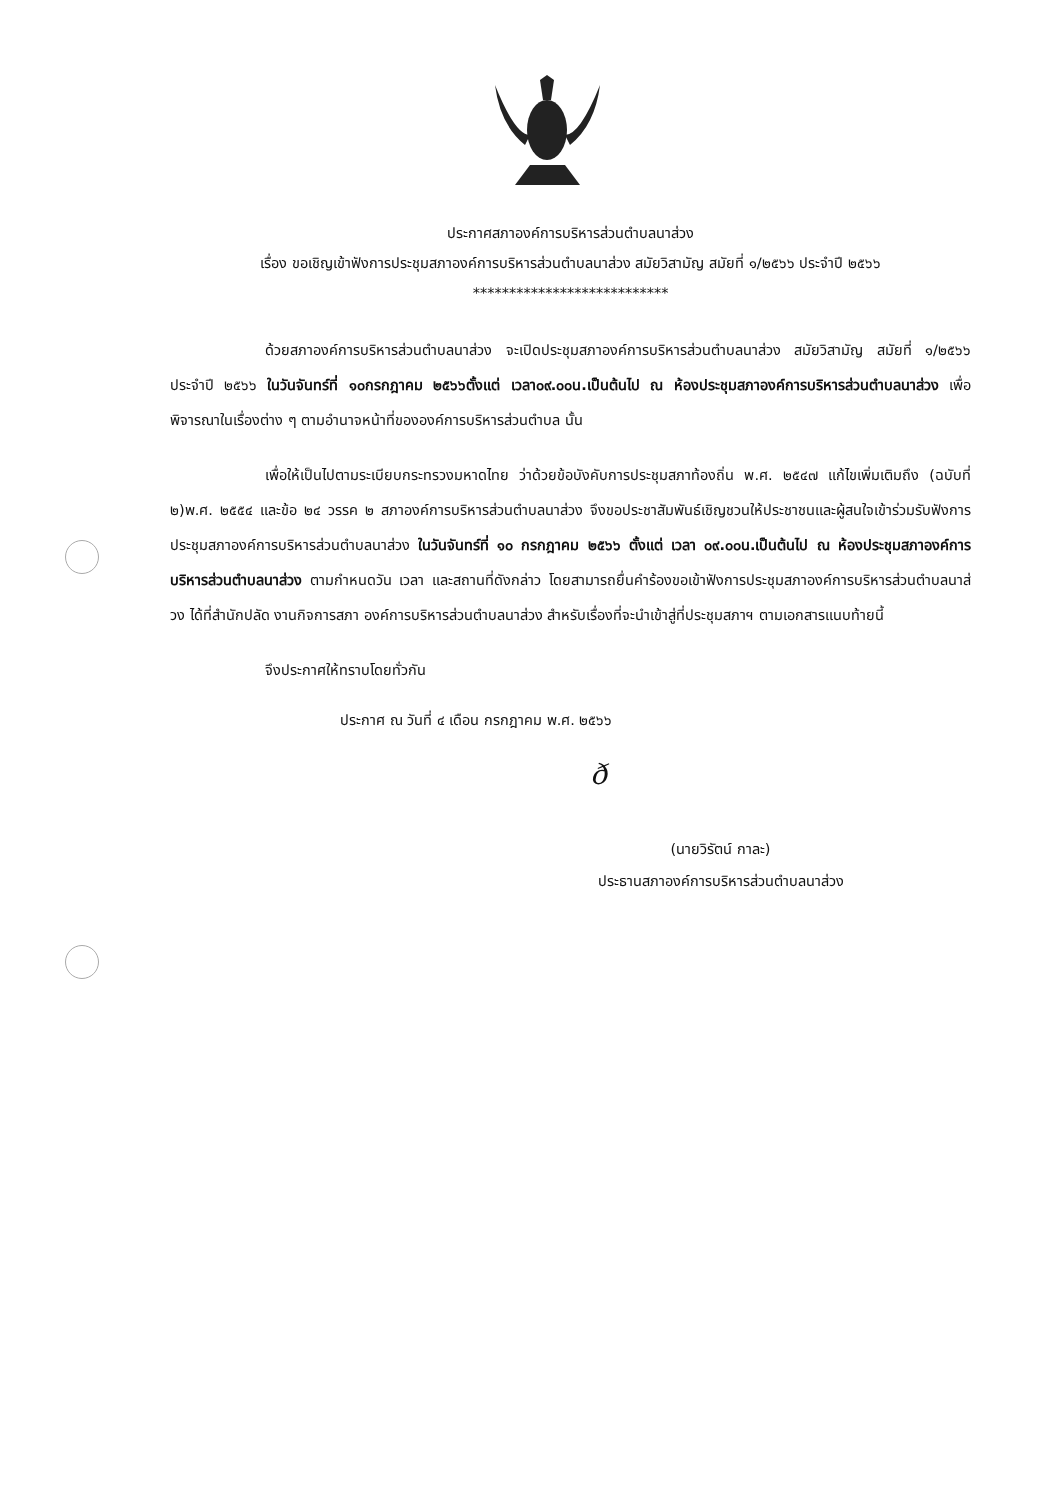ประกาศสภาองค์การบริหารส่วนตำบลนาส่วง
เรื่อง ขอเชิญเข้าฟังการประชุมสภาองค์การบริหารส่วนตำบลนาส่วง สมัยวิสามัญ สมัยที่ ๑/๒๕๖๖ ประจำปี ๒๕๖๖
***************************
ด้วยสภาองค์การบริหารส่วนตำบลนาส่วง จะเปิดประชุมสภาองค์การบริหารส่วนตำบลนาส่วง สมัยวิสามัญ สมัยที่ ๑/๒๕๖๖ ประจำปี ๒๕๖๖ ในวันจันทร์ที่ ๑๐กรกฎาคม ๒๕๖๖ตั้งแต่ เวลา๐๙.๐๐น.เป็นต้นไป ณ ห้องประชุมสภาองค์การบริหารส่วนตำบลนาส่วง เพื่อพิจารณาในเรื่องต่าง ๆ ตามอำนาจหน้าที่ขององค์การบริหารส่วนตำบล นั้น
เพื่อให้เป็นไปตามระเบียบกระทรวงมหาดไทย ว่าด้วยข้อบังคับการประชุมสภาท้องถิ่น พ.ศ. ๒๕๔๗ แก้ไขเพิ่มเติมถึง (ฉบับที่ ๒)พ.ศ. ๒๕๕๔ และข้อ ๒๔ วรรค ๒ สภาองค์การบริหารส่วนตำบลนาส่วง จึงขอประชาสัมพันธ์เชิญชวนให้ประชาชนและผู้สนใจเข้าร่วมรับฟังการประชุมสภาองค์การบริหารส่วนตำบลนาส่วง ในวันจันทร์ที่ ๑๐ กรกฎาคม ๒๕๖๖ ตั้งแต่ เวลา ๐๙.๐๐น.เป็นต้นไป ณ ห้องประชุมสภาองค์การบริหารส่วนตำบลนาส่วง ตามกำหนดวัน เวลา และสถานที่ดังกล่าว โดยสามารถยื่นคำร้องขอเข้าฟังการประชุมสภาองค์การบริหารส่วนตำบลนาส่วง ได้ที่สำนักปลัด งานกิจการสภา องค์การบริหารส่วนตำบลนาส่วง สำหรับเรื่องที่จะนำเข้าสู่ที่ประชุมสภาฯ ตามเอกสารแนบท้ายนี้
จึงประกาศให้ทราบโดยทั่วกัน
ประกาศ ณ วันที่ ๔ เดือน กรกฎาคม พ.ศ. ๒๕๖๖
ð
(นายวิรัตน์ กาละ)
ประธานสภาองค์การบริหารส่วนตำบลนาส่วง